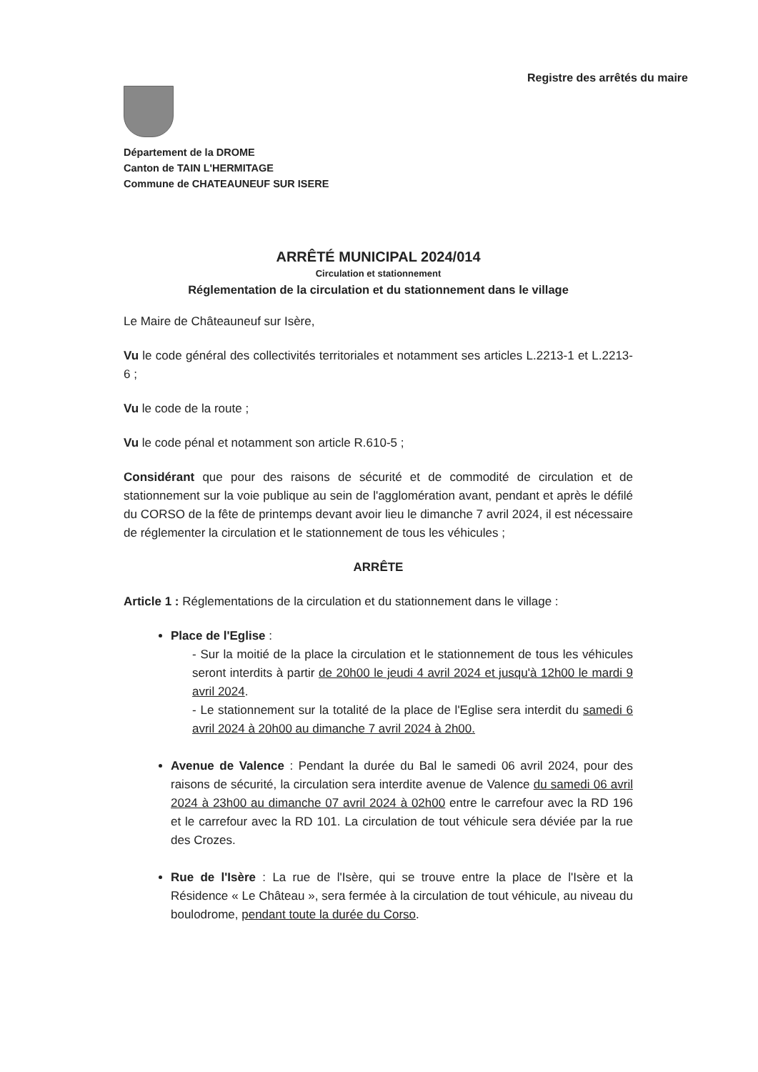Registre des arrêtés du maire
Département de la DROME
Canton de TAIN L'HERMITAGE
Commune de CHATEAUNEUF SUR ISERE
ARRÊTÉ MUNICIPAL 2024/014
Circulation et stationnement
Réglementation de la circulation et du stationnement dans le village
Le Maire de Châteauneuf sur Isère,
Vu le code général des collectivités territoriales et notamment ses articles L.2213-1 et L.2213-6 ;
Vu le code de la route ;
Vu le code pénal et notamment son article R.610-5 ;
Considérant que pour des raisons de sécurité et de commodité de circulation et de stationnement sur la voie publique au sein de l'agglomération avant, pendant et après le défilé du CORSO de la fête de printemps devant avoir lieu le dimanche 7 avril 2024, il est nécessaire de réglementer la circulation et le stationnement de tous les véhicules ;
ARRÊTE
Article 1 : Réglementations de la circulation et du stationnement dans le village :
Place de l'Eglise :
- Sur la moitié de la place la circulation et le stationnement de tous les véhicules seront interdits à partir de 20h00 le jeudi 4 avril 2024 et jusqu'à 12h00 le mardi 9 avril 2024.
- Le stationnement sur la totalité de la place de l'Eglise sera interdit du samedi 6 avril 2024 à 20h00 au dimanche 7 avril 2024 à 2h00.
Avenue de Valence : Pendant la durée du Bal le samedi 06 avril 2024, pour des raisons de sécurité, la circulation sera interdite avenue de Valence du samedi 06 avril 2024 à 23h00 au dimanche 07 avril 2024 à 02h00 entre le carrefour avec la RD 196 et le carrefour avec la RD 101. La circulation de tout véhicule sera déviée par la rue des Crozes.
Rue de l'Isère : La rue de l'Isère, qui se trouve entre la place de l'Isère et la Résidence « Le Château », sera fermée à la circulation de tout véhicule, au niveau du boulodrome, pendant toute la durée du Corso.